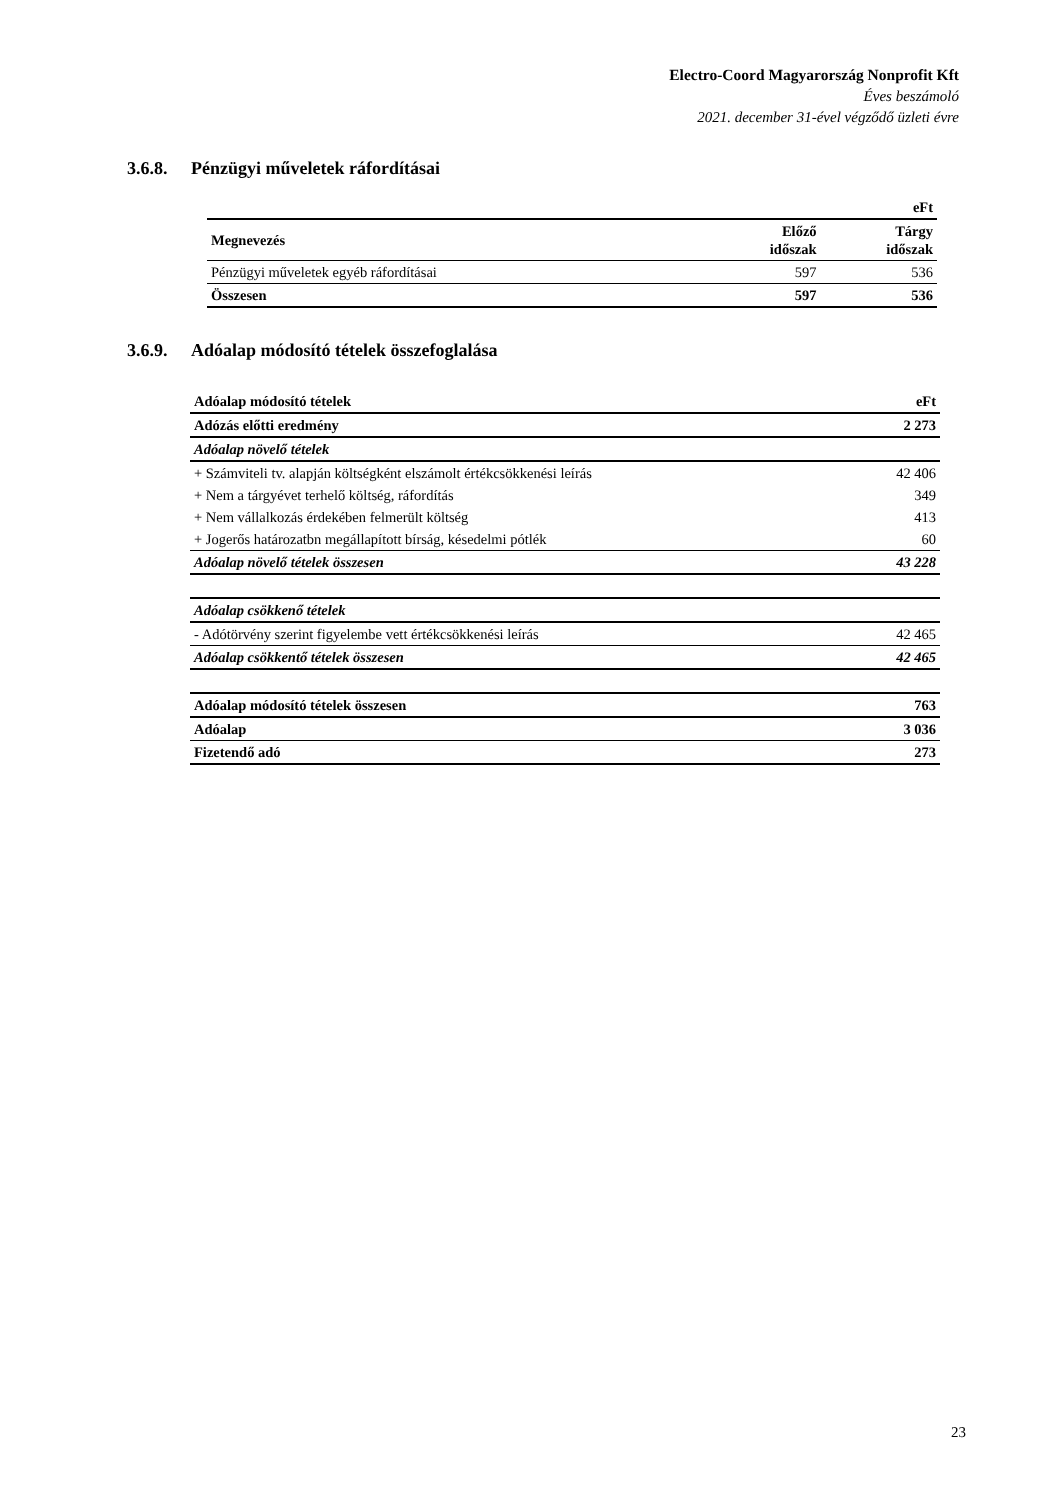Electro-Coord Magyarország Nonprofit Kft
Éves beszámoló
2021. december 31-ével végződő üzleti évre
3.6.8. Pénzügyi műveletek ráfordításai
| | | eFt |
| --- | --- | --- |
| Megnevezés | Előző időszak | Tárgy időszak |
| Pénzügyi műveletek egyéb ráfordításai | 597 | 536 |
| Összesen | 597 | 536 |
3.6.9. Adóalap módosító tételek összefoglalása
| Adóalap módosító tételek | eFt |
| --- | --- |
| Adózás előtti eredmény | 2 273 |
| Adóalap növelő tételek | |
| + Számviteli tv. alapján költségként elszámolt értékcsökkenési leírás | 42 406 |
| + Nem a tárgyévet terhelő költség, ráfordítás | 349 |
| + Nem vállalkozás érdekében felmerült költség | 413 |
| + Jogerős határozatbn megállapított bírság, késedelmi pótlék | 60 |
| Adóalap növelő tételek összesen | 43 228 |
| Adóalap csökkenő tételek | |
| - Adótörvény szerint figyelembe vett értékcsökkenési leírás | 42 465 |
| Adóalap csökkentő tételek összesen | 42 465 |
| Adóalap módosító tételek összesen | 763 |
| Adóalap | 3 036 |
| Fizetendő adó | 273 |
23